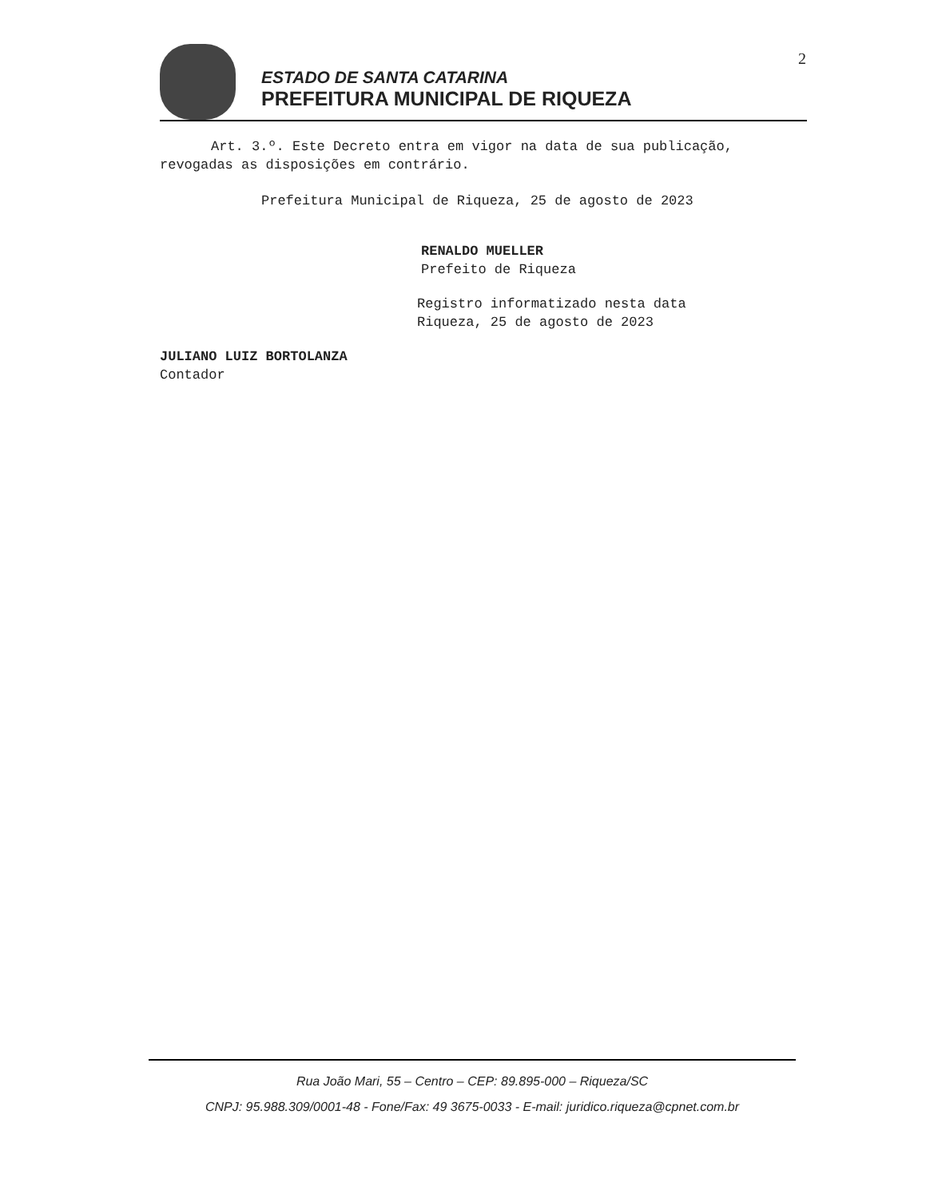2
ESTADO DE SANTA CATARINA
PREFEITURA MUNICIPAL DE RIQUEZA
Art. 3.º. Este Decreto entra em vigor na data de sua publicação, revogadas as disposições em contrário.
Prefeitura Municipal de Riqueza, 25 de agosto de 2023
RENALDO MUELLER
Prefeito de Riqueza
Registro informatizado nesta data
Riqueza, 25 de agosto de 2023
JULIANO LUIZ BORTOLANZA
Contador
Rua João Mari, 55 – Centro – CEP: 89.895-000 – Riqueza/SC
CNPJ: 95.988.309/0001-48 - Fone/Fax: 49 3675-0033 - E-mail: juridico.riqueza@cpnet.com.br